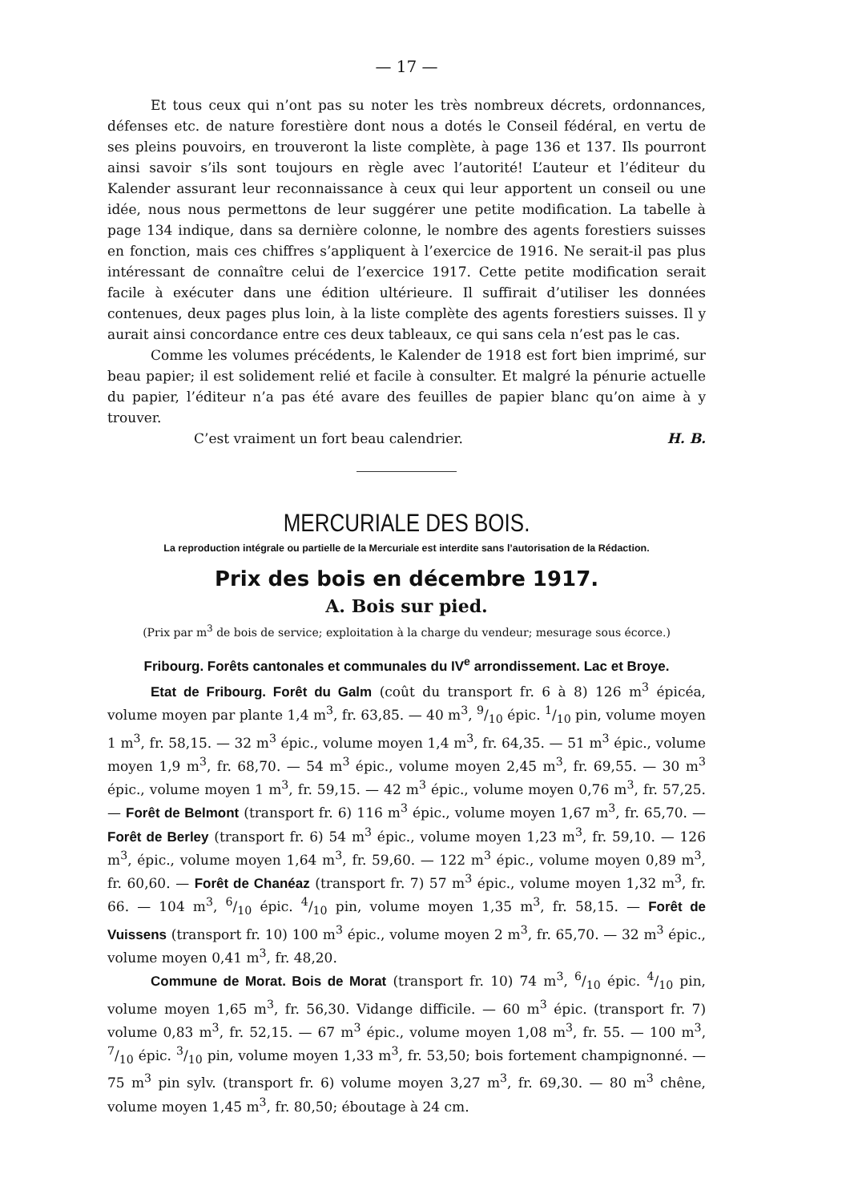— 17 —
Et tous ceux qui n’ont pas su noter les très nombreux décrets, ordonnances, défenses etc. de nature forestière dont nous a dotés le Conseil fédéral, en vertu de ses pleins pouvoirs, en trouveront la liste complète, à page 136 et 137. Ils pourront ainsi savoir s’ils sont toujours en règle avec l’autorité! L’auteur et l’éditeur du Kalender assurant leur reconnaissance à ceux qui leur apportent un conseil ou une idée, nous nous permettons de leur suggérer une petite modification. La tabelle à page 134 indique, dans sa dernière colonne, le nombre des agents forestiers suisses en fonction, mais ces chiffres s’appliquent à l’exercice de 1916. Ne serait-il pas plus intéressant de connaître celui de l’exercice 1917. Cette petite modification serait facile à exécuter dans une édition ultérieure. Il suffirait d’utiliser les données contenues, deux pages plus loin, à la liste complète des agents forestiers suisses. Il y aurait ainsi concordance entre ces deux tableaux, ce qui sans cela n’est pas le cas.
Comme les volumes précédents, le Kalender de 1918 est fort bien imprimé, sur beau papier; il est solidement relié et facile à consulter. Et malgré la pénurie actuelle du papier, l’éditeur n’a pas été avare des feuilles de papier blanc qu’on aime à y trouver.
C’est vraiment un fort beau calendrier. H. B.
MERCURIALE DES BOIS.
La reproduction intégrale ou partielle de la Mercuriale est interdite sans l’autorisation de la Rédaction.
Prix des bois en décembre 1917.
A. Bois sur pied.
(Prix par m<sup>3</sup> de bois de service; exploitation à la charge du vendeur; mesurage sous écorce.)
Fribourg. Forêts cantonales et communales du IV<sup>e</sup> arrondissement. Lac et Broye.
Etat de Fribourg. Forêt du Galm (coût du transport fr. 6 à 8) 126 m<sup>3</sup> épicéa, volume moyen par plante 1,4 m<sup>3</sup>, fr. 63,85. — 40 m<sup>3</sup>, 9/10 épic. 1/10 pin, volume moyen 1 m<sup>3</sup>, fr. 58,15. — 32 m<sup>3</sup> épic., volume moyen 1,4 m<sup>3</sup>, fr. 64,35. — 51 m<sup>3</sup> épic., volume moyen 1,9 m<sup>3</sup>, fr. 68,70. — 54 m<sup>3</sup> épic., volume moyen 2,45 m<sup>3</sup>, fr. 69,55. — 30 m<sup>3</sup> épic., volume moyen 1 m<sup>3</sup>, fr. 59,15. — 42 m<sup>3</sup> épic., volume moyen 0,76 m<sup>3</sup>, fr. 57,25. — Forêt de Belmont (transport fr. 6) 116 m<sup>3</sup> épic., volume moyen 1,67 m<sup>3</sup>, fr. 65,70. — Forêt de Berley (transport fr. 6) 54 m<sup>3</sup> épic., volume moyen 1,23 m<sup>3</sup>, fr. 59,10. — 126 m<sup>3</sup>, épic., volume moyen 1,64 m<sup>3</sup>, fr. 59,60. — 122 m<sup>3</sup> épic., volume moyen 0,89 m<sup>3</sup>, fr. 60,60. — Forêt de Chanéaz (transport fr. 7) 57 m<sup>3</sup> épic., volume moyen 1,32 m<sup>3</sup>, fr. 66. — 104 m<sup>3</sup>, 6/10 épic. 4/10 pin, volume moyen 1,35 m<sup>3</sup>, fr. 58,15. — Forêt de Vuissens (transport fr. 10) 100 m<sup>3</sup> épic., volume moyen 2 m<sup>3</sup>, fr. 65,70. — 32 m<sup>3</sup> épic., volume moyen 0,41 m<sup>3</sup>, fr. 48,20.
Commune de Morat. Bois de Morat (transport fr. 10) 74 m<sup>3</sup>, 6/10 épic. 4/10 pin, volume moyen 1,65 m<sup>3</sup>, fr. 56,30. Vidange difficile. — 60 m<sup>3</sup> épic. (transport fr. 7) volume 0,83 m<sup>3</sup>, fr. 52,15. — 67 m<sup>3</sup> épic., volume moyen 1,08 m<sup>3</sup>, fr. 55. — 100 m<sup>3</sup>, 7/10 épic. 3/10 pin, volume moyen 1,33 m<sup>3</sup>, fr. 53,50; bois fortement champignonné. — 75 m<sup>3</sup> pin sylv. (transport fr. 6) volume moyen 3,27 m<sup>3</sup>, fr. 69,30. — 80 m<sup>3</sup> chêne, volume moyen 1,45 m<sup>3</sup>, fr. 80,50; éboutage à 24 cm.